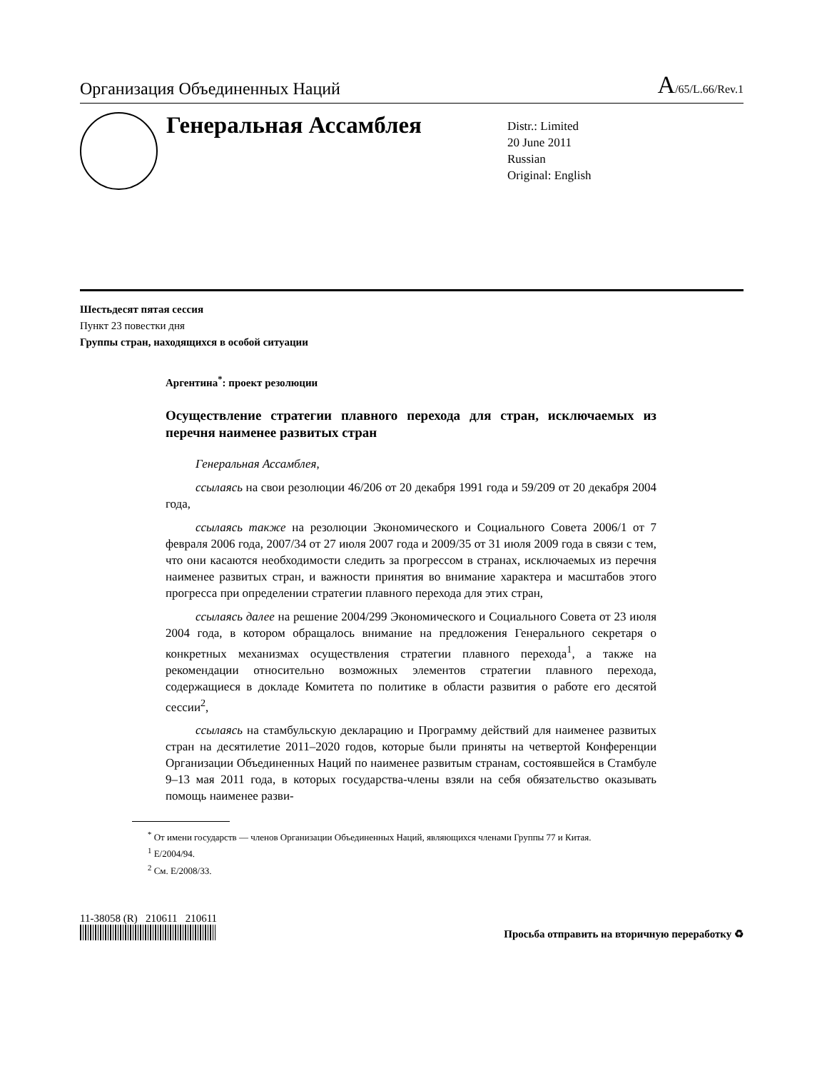Организация Объединенных Наций A/65/L.66/Rev.1
Генеральная Ассамблея
Distr.: Limited
20 June 2011
Russian
Original: English
Шестьдесят пятая сессия
Пункт 23 повестки дня
Группы стран, находящихся в особой ситуации
Аргентина<sup>*</sup>: проект резолюции
Осуществление стратегии плавного перехода для стран, исключаемых из перечня наименее развитых стран
Генеральная Ассамблея,
ссылаясь на свои резолюции 46/206 от 20 декабря 1991 года и 59/209 от 20 декабря 2004 года,
ссылаясь также на резолюции Экономического и Социального Совета 2006/1 от 7 февраля 2006 года, 2007/34 от 27 июля 2007 года и 2009/35 от 31 июля 2009 года в связи с тем, что они касаются необходимости следить за прогрессом в странах, исключаемых из перечня наименее развитых стран, и важности принятия во внимание характера и масштабов этого прогресса при определении стратегии плавного перехода для этих стран,
ссылаясь далее на решение 2004/299 Экономического и Социального Совета от 23 июля 2004 года, в котором обращалось внимание на предложения Генерального секретаря о конкретных механизмах осуществления стратегии плавного перехода<sup>1</sup>, а также на рекомендации относительно возможных элементов стратегии плавного перехода, содержащиеся в докладе Комитета по политике в области развития о работе его десятой сессии<sup>2</sup>,
ссылаясь на стамбульскую декларацию и Программу действий для наименее развитых стран на десятилетие 2011–2020 годов, которые были приняты на четвертой Конференции Организации Объединенных Наций по наименее развитым странам, состоявшейся в Стамбуле 9–13 мая 2011 года, в которых государства-члены взяли на себя обязательство оказывать помощь наименее разви-
<sup>*</sup> От имени государств — членов Организации Объединенных Наций, являющихся членами Группы 77 и Китая.
<sup>1</sup> E/2004/94.
<sup>2</sup> См. E/2008/33.
11-38058 (R) 210611 210611 Просьба отправить на вторичную переработку ♻